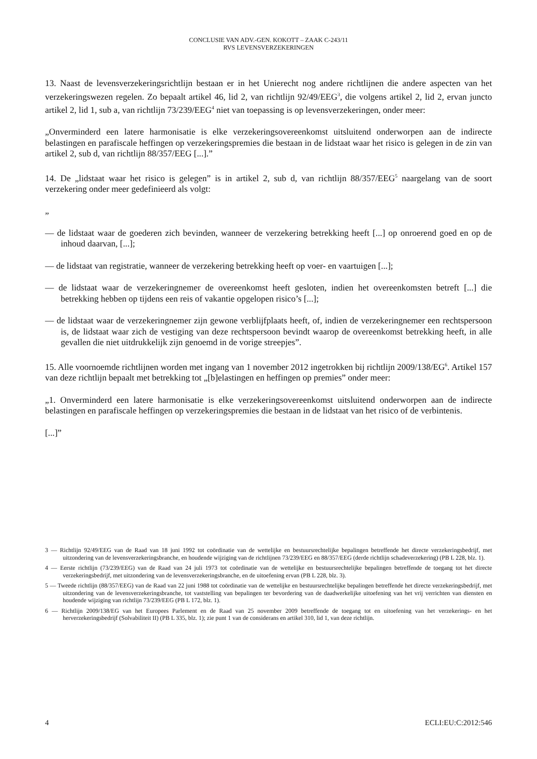CONCLUSIE VAN ADV.-GEN. KOKOTT – ZAAK C-243/11
RVS LEVENSVERZEKERINGEN
13. Naast de levensverzekeringsrichtlijn bestaan er in het Unierecht nog andere richtlijnen die andere aspecten van het verzekeringswezen regelen. Zo bepaalt artikel 46, lid 2, van richtlijn 92/49/EEG<sup>3</sup>, die volgens artikel 2, lid 2, ervan juncto artikel 2, lid 1, sub a, van richtlijn 73/239/EEG<sup>4</sup> niet van toepassing is op levensverzekeringen, onder meer:
„Onverminderd een latere harmonisatie is elke verzekeringsovereenkomst uitsluitend onderworpen aan de indirecte belastingen en parafiscale heffingen op verzekeringspremies die bestaan in de lidstaat waar het risico is gelegen in de zin van artikel 2, sub d, van richtlijn 88/357/EEG [...].”
14. De „lidstaat waar het risico is gelegen” is in artikel 2, sub d, van richtlijn 88/357/EEG<sup>5</sup> naargelang van de soort verzekering onder meer gedefinieerd als volgt:
„
— de lidstaat waar de goederen zich bevinden, wanneer de verzekering betrekking heeft [...] op onroerend goed en op de inhoud daarvan, [...];
— de lidstaat van registratie, wanneer de verzekering betrekking heeft op voer- en vaartuigen [...];
— de lidstaat waar de verzekeringnemer de overeenkomst heeft gesloten, indien het overeenkomsten betreft [...] die betrekking hebben op tijdens een reis of vakantie opgelopen risico’s [...];
— de lidstaat waar de verzekeringnemer zijn gewone verblijfplaats heeft, of, indien de verzekeringnemer een rechtspersoon is, de lidstaat waar zich de vestiging van deze rechtspersoon bevindt waarop de overeenkomst betrekking heeft, in alle gevallen die niet uitdrukkelijk zijn genoemd in de vorige streepjes”.
15. Alle voornoemde richtlijnen worden met ingang van 1 november 2012 ingetrokken bij richtlijn 2009/138/EG<sup>6</sup>. Artikel 157 van deze richtlijn bepaalt met betrekking tot „[b]elastingen en heffingen op premies” onder meer:
„1. Onverminderd een latere harmonisatie is elke verzekeringsovereenkomst uitsluitend onderworpen aan de indirecte belastingen en parafiscale heffingen op verzekeringspremies die bestaan in de lidstaat van het risico of de verbintenis.
[...]”
3 — Richtlijn 92/49/EEG van de Raad van 18 juni 1992 tot coördinatie van de wettelijke en bestuursrechtelijke bepalingen betreffende het directe verzekeringsbedrijf, met uitzondering van de levensverzekeringsbranche, en houdende wijziging van de richtlijnen 73/239/EEG en 88/357/EEG (derde richtlijn schadeverzekering) (PB L 228, blz. 1).
4 — Eerste richtlijn (73/239/EEG) van de Raad van 24 juli 1973 tot coördinatie van de wettelijke en bestuursrechtelijke bepalingen betreffende de toegang tot het directe verzekeringsbedrijf, met uitzondering van de levensverzekeringsbranche, en de uitoefening ervan (PB L 228, blz. 3).
5 — Tweede richtlijn (88/357/EEG) van de Raad van 22 juni 1988 tot coördinatie van de wettelijke en bestuursrechtelijke bepalingen betreffende het directe verzekeringsbedrijf, met uitzondering van de levensverzekeringsbranche, tot vaststelling van bepalingen ter bevordering van de daadwerkelijke uitoefening van het vrij verrichten van diensten en houdende wijziging van richtlijn 73/239/EEG (PB L 172, blz. 1).
6 — Richtlijn 2009/138/EG van het Europees Parlement en de Raad van 25 november 2009 betreffende de toegang tot en uitoefening van het verzekerings- en het herverzekeringsbedrijf (Solvabiliteit II) (PB L 335, blz. 1); zie punt 1 van de considerans en artikel 310, lid 1, van deze richtlijn.
4 ECLI:EU:C:2012:546